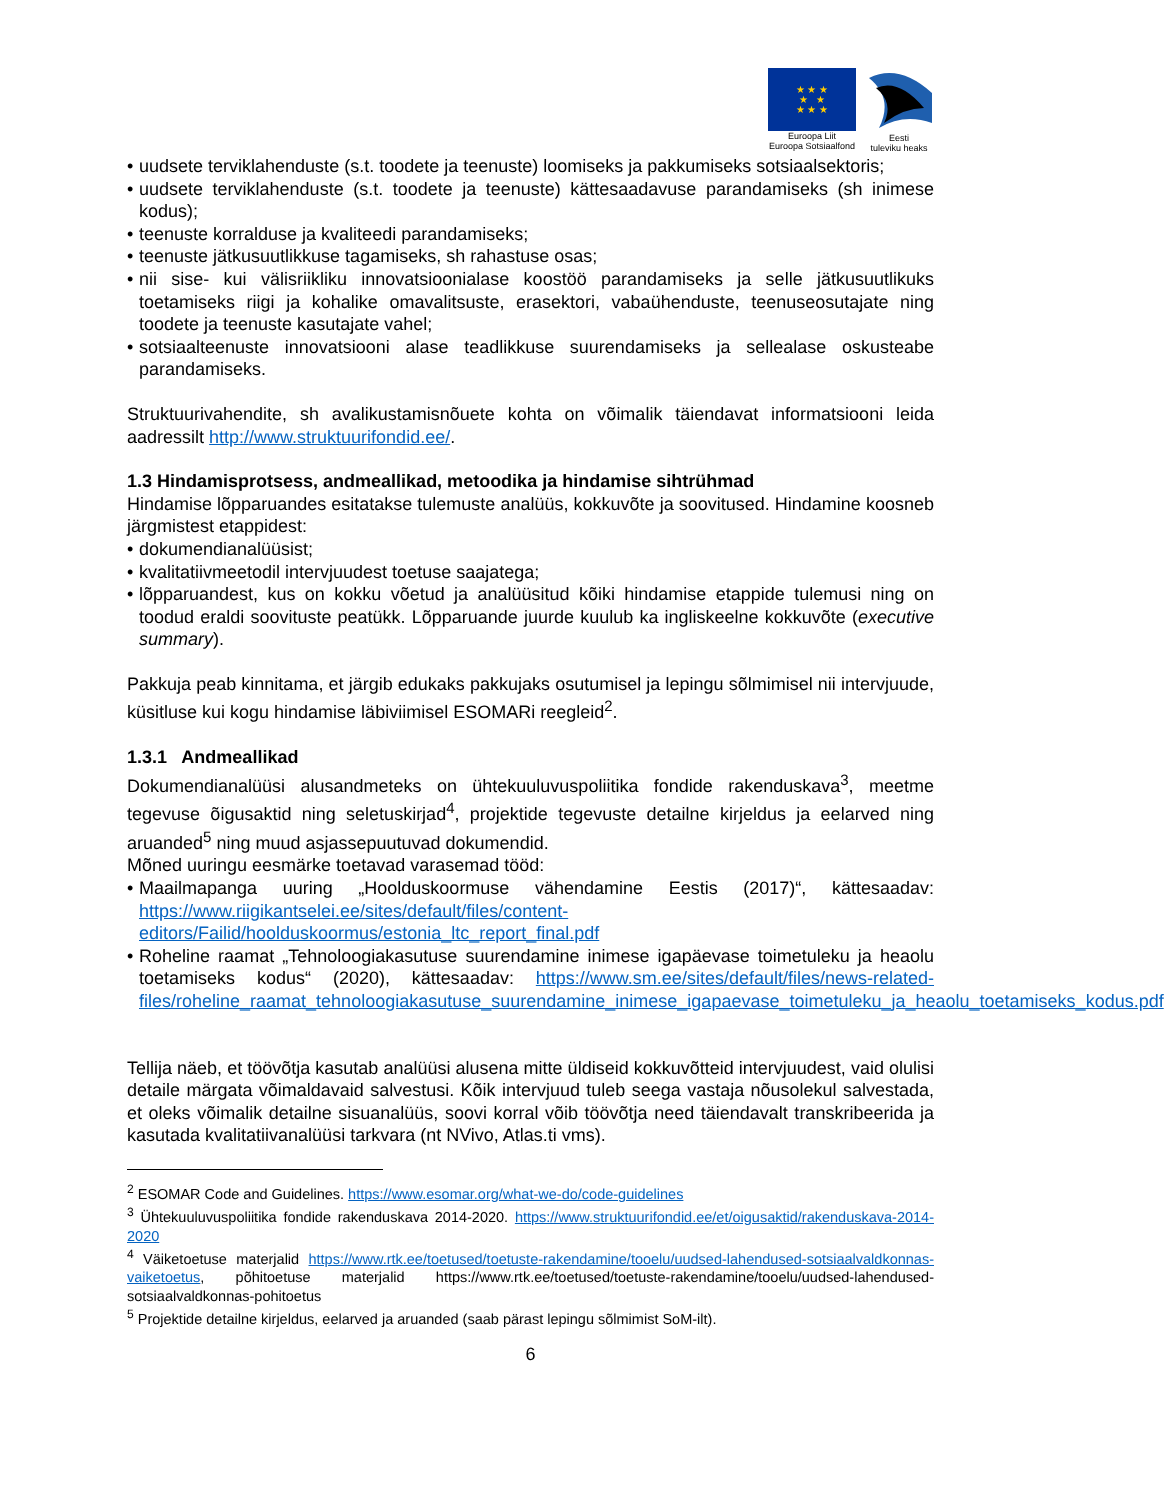★ ★ ★
★ ★
★ ★ ★
Euroopa Liit
Euroopa Sotsiaalfond
Eesti
tuleviku heaks
• uudsete terviklahenduste (s.t. toodete ja teenuste) loomiseks ja pakkumiseks sotsiaalsektoris;
• uudsete terviklahenduste (s.t. toodete ja teenuste) kättesaadavuse parandamiseks (sh inimese kodus);
• teenuste korralduse ja kvaliteedi parandamiseks;
• teenuste jätkusuutlikkuse tagamiseks, sh rahastuse osas;
• nii sise- kui välisriikliku innovatsioonialase koostöö parandamiseks ja selle jätkusuutlikuks toetamiseks riigi ja kohalike omavalitsuste, erasektori, vabaühenduste, teenuseosutajate ning toodete ja teenuste kasutajate vahel;
• sotsiaalteenuste innovatsiooni alase teadlikkuse suurendamiseks ja sellealase oskusteabe parandamiseks.
Struktuurivahendite, sh avalikustamisnõuete kohta on võimalik täiendavat informatsiooni leida aadressilt http://www.struktuurifondid.ee/.
1.3 Hindamisprotsess, andmeallikad, metoodika ja hindamise sihtrühmad
Hindamise lõpparuandes esitatakse tulemuste analüüs, kokkuvõte ja soovitused. Hindamine koosneb järgmistest etappidest:
• dokumendianalüüsist;
• kvalitatiivmeetodil intervjuudest toetuse saajatega;
• lõpparuandest, kus on kokku võetud ja analüüsitud kõiki hindamise etappide tulemusi ning on toodud eraldi soovituste peatükk. Lõpparuande juurde kuulub ka ingliskeelne kokkuvõte (executive summary).
Pakkuja peab kinnitama, et järgib edukaks pakkujaks osutumisel ja lepingu sõlmimisel nii intervjuude, küsitluse kui kogu hindamise läbiviimisel ESOMARi reegleid<sup>2</sup>.
1.3.1 Andmeallikad
Dokumendianalüüsi alusandmeteks on ühtekuuluvuspoliitika fondide rakenduskava<sup>3</sup>, meetme tegevuse õigusaktid ning seletuskirjad<sup>4</sup>, projektide tegevuste detailne kirjeldus ja eelarved ning aruanded<sup>5</sup> ning muud asjassepuutuvad dokumendid.
Mõned uuringu eesmärke toetavad varasemad tööd:
• Maailmapanga uuring „Hoolduskoormuse vähendamine Eestis (2017)“, kättesaadav: https://www.riigikantselei.ee/sites/default/files/content-editors/Failid/hoolduskoormus/estonia_ltc_report_final.pdf
• Roheline raamat „Tehnoloogiakasutuse suurendamine inimese igapäevase toimetuleku ja heaolu toetamiseks kodus“ (2020), kättesaadav: https://www.sm.ee/sites/default/files/news-related-files/roheline_raamat_tehnoloogiakasutuse_suurendamine_inimese_igapaevase_toimetuleku_ja_heaolu_toetamiseks_kodus.pdf
Tellija näeb, et töövõtja kasutab analüüsi alusena mitte üldiseid kokkuvõtteid intervjuudest, vaid olulisi detaile märgata võimaldavaid salvestusi. Kõik intervjuud tuleb seega vastaja nõusolekul salvestada, et oleks võimalik detailne sisuanalüüs, soovi korral võib töövõtja need täiendavalt transkribeerida ja kasutada kvalitatiivanalüüsi tarkvara (nt NVivo, Atlas.ti vms).
<sup>2</sup> ESOMAR Code and Guidelines. https://www.esomar.org/what-we-do/code-guidelines
<sup>3</sup> Ühtekuuluvuspoliitika fondide rakenduskava 2014-2020. https://www.struktuurifondid.ee/et/oigusaktid/rakenduskava-2014-2020
<sup>4</sup> Väiketoetuse materjalid https://www.rtk.ee/toetused/toetuste-rakendamine/tooelu/uudsed-lahendused-sotsiaalvaldkonnas-vaiketoetus, põhitoetuse materjalid https://www.rtk.ee/toetused/toetuste-rakendamine/tooelu/uudsed-lahendused-sotsiaalvaldkonnas-pohitoetus
<sup>5</sup> Projektide detailne kirjeldus, eelarved ja aruanded (saab pärast lepingu sõlmimist SoM-ilt).
6